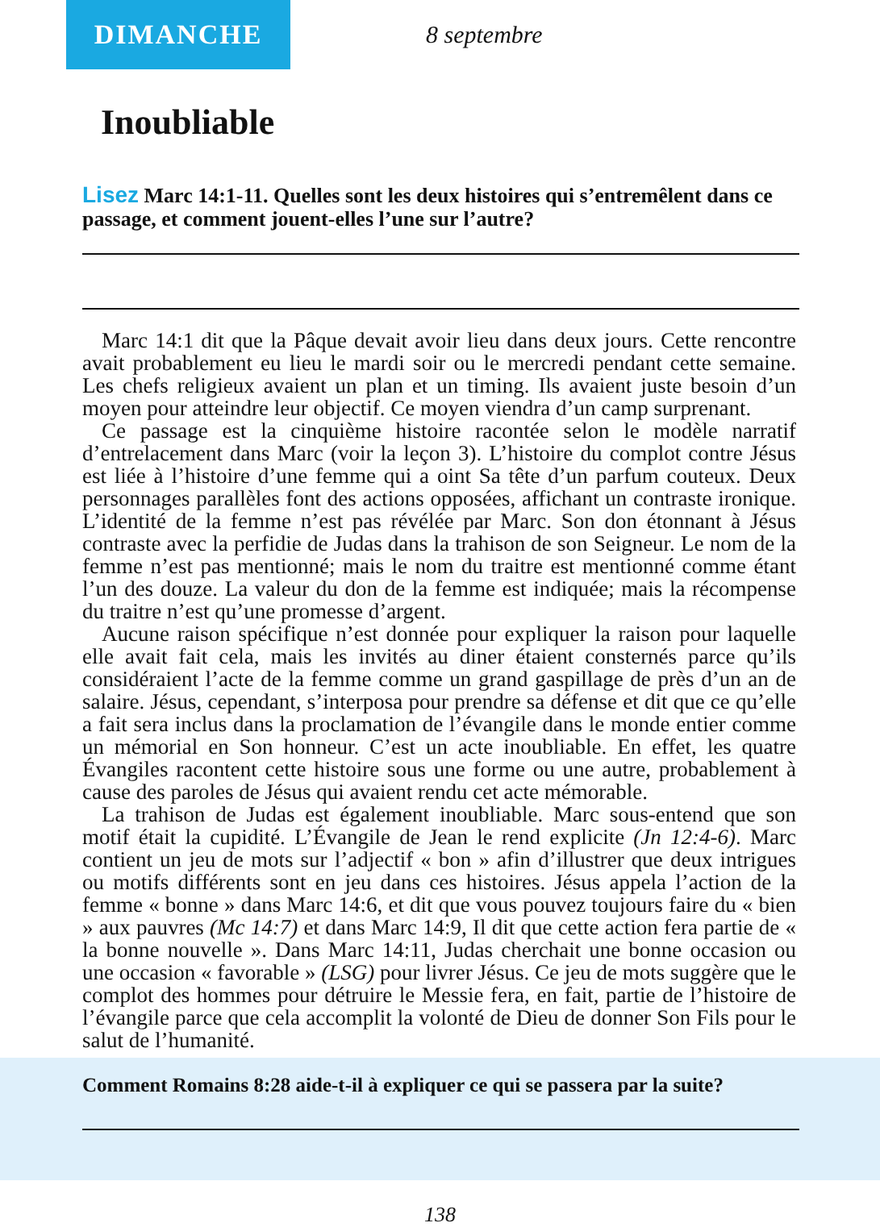DIMANCHE
8 septembre
Inoubliable
Lisez Marc 14:1-11. Quelles sont les deux histoires qui s’entremêlent dans ce passage, et comment jouent-elles l’une sur l’autre?
Marc 14:1 dit que la Pâque devait avoir lieu dans deux jours. Cette rencontre avait probablement eu lieu le mardi soir ou le mercredi pendant cette semaine. Les chefs religieux avaient un plan et un timing. Ils avaient juste besoin d’un moyen pour atteindre leur objectif. Ce moyen viendra d’un camp surprenant.
Ce passage est la cinquième histoire racontée selon le modèle narratif d’entrelacement dans Marc (voir la leçon 3). L’histoire du complot contre Jésus est liée à l’histoire d’une femme qui a oint Sa tête d’un parfum couteux. Deux personnages parallèles font des actions opposées, affichant un contraste ironique. L’identité de la femme n’est pas révélée par Marc. Son don étonnant à Jésus contraste avec la perfidie de Judas dans la trahison de son Seigneur. Le nom de la femme n’est pas mentionné; mais le nom du traitre est mentionné comme étant l’un des douze. La valeur du don de la femme est indiquée; mais la récompense du traitre n’est qu’une promesse d’argent.
Aucune raison spécifique n’est donnée pour expliquer la raison pour laquelle elle avait fait cela, mais les invités au diner étaient consternés parce qu’ils considéraient l’acte de la femme comme un grand gaspillage de près d’un an de salaire. Jésus, cependant, s’interposa pour prendre sa défense et dit que ce qu’elle a fait sera inclus dans la proclamation de l’évangile dans le monde entier comme un mémorial en Son honneur. C’est un acte inoubliable. En effet, les quatre Évangiles racontent cette histoire sous une forme ou une autre, probablement à cause des paroles de Jésus qui avaient rendu cet acte mémorable.
La trahison de Judas est également inoubliable. Marc sous-entend que son motif était la cupidité. L’Évangile de Jean le rend explicite (Jn 12:4-6). Marc contient un jeu de mots sur l’adjectif « bon » afin d’illustrer que deux intrigues ou motifs différents sont en jeu dans ces histoires. Jésus appela l’action de la femme « bonne » dans Marc 14:6, et dit que vous pouvez toujours faire du « bien » aux pauvres (Mc 14:7) et dans Marc 14:9, Il dit que cette action fera partie de « la bonne nouvelle ». Dans Marc 14:11, Judas cherchait une bonne occasion ou une occasion « favorable » (LSG) pour livrer Jésus. Ce jeu de mots suggère que le complot des hommes pour détruire le Messie fera, en fait, partie de l’histoire de l’évangile parce que cela accomplit la volonté de Dieu de donner Son Fils pour le salut de l’humanité.
Comment Romains 8:28 aide-t-il à expliquer ce qui se passera par la suite?
138